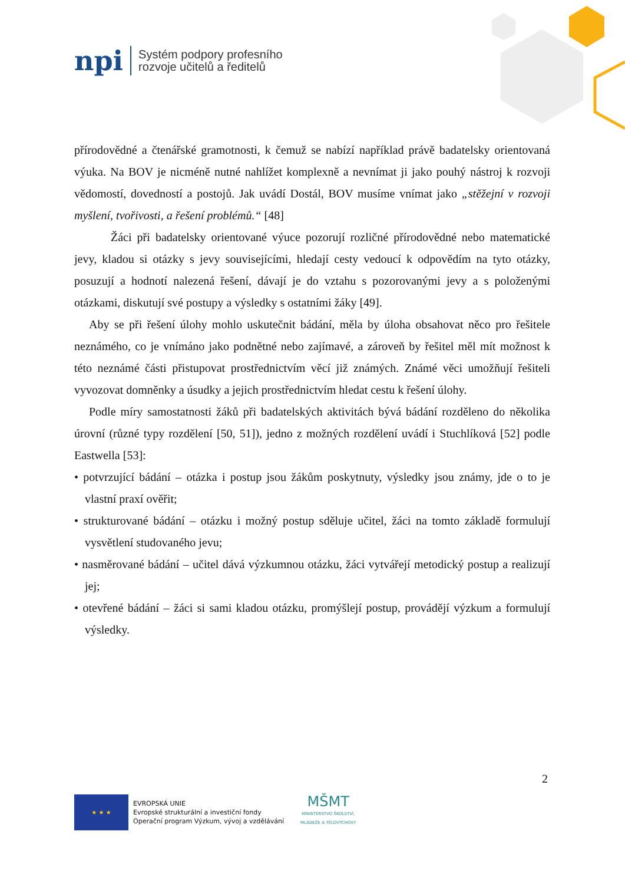npi
Systém podpory profesního
rozvoje učitelů a ředitelů
přírodovědné a čtenářské gramotnosti, k čemuž se nabízí například právě badatelsky orientovaná výuka. Na BOV je nicméně nutné nahlížet komplexně a nevnímat ji jako pouhý nástroj k rozvoji vědomostí, dovedností a postojů. Jak uvádí Dostál, BOV musíme vnímat jako „stěžejní v rozvoji myšlení, tvořivosti, a řešení problémů.“ [48]
Žáci při badatelsky orientované výuce pozorují rozličné přírodovědné nebo matematické jevy, kladou si otázky s jevy souvisejícími, hledají cesty vedoucí k odpovědím na tyto otázky, posuzují a hodnotí nalezená řešení, dávají je do vztahu s pozorovanými jevy a s položenými otázkami, diskutují své postupy a výsledky s ostatními žáky [49].
Aby se při řešení úlohy mohlo uskutečnit bádání, měla by úloha obsahovat něco pro řešitele neznámého, co je vnímáno jako podnětné nebo zajímavé, a zároveň by řešitel měl mít možnost k této neznámé části přistupovat prostřednictvím věcí již známých. Známé věci umožňují řešiteli vyvozovat domněnky a úsudky a jejich prostřednictvím hledat cestu k řešení úlohy.
Podle míry samostatnosti žáků při badatelských aktivitách bývá bádání rozděleno do několika úrovní (různé typy rozdělení [50, 51]), jedno z možných rozdělení uvádí i Stuchlíková [52] podle Eastwella [53]:
• potvrzující bádání – otázka i postup jsou žákům poskytnuty, výsledky jsou známy, jde o to je vlastní praxí ověřit;
• strukturované bádání – otázku i možný postup sděluje učitel, žáci na tomto základě formulují vysvětlení studovaného jevu;
• nasměrované bádání – učitel dává výzkumnou otázku, žáci vytvářejí metodický postup a realizují jej;
• otevřené bádání – žáci si sami kladou otázku, promýšlejí postup, provádějí výzkum a formulují výsledky.
2
★ ★ ★
EVROPSKÁ UNIE
Evropské strukturální a investiční fondy
Operační program Výzkum, vývoj a vzdělávání
MŠMT
MINISTERSTVO ŠKOLSTVÍ,
MLÁDEŽE A TĚLOVÝCHOVY